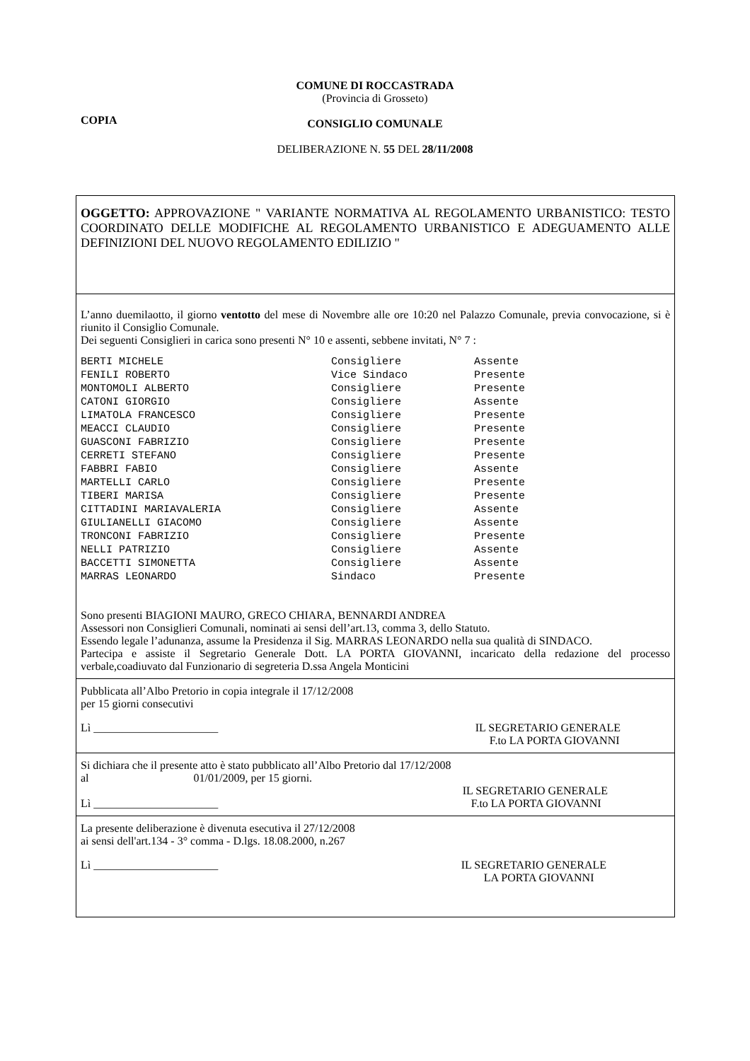COMUNE DI ROCCASTRADA
(Provincia di Grosseto)
CONSIGLIO COMUNALE
DELIBERAZIONE N. 55 DEL 28/11/2008
COPIA
OGGETTO: APPROVAZIONE " VARIANTE NORMATIVA AL REGOLAMENTO URBANISTICO: TESTO COORDINATO DELLE MODIFICHE AL REGOLAMENTO URBANISTICO E ADEGUAMENTO ALLE DEFINIZIONI DEL NUOVO REGOLAMENTO EDILIZIO "
L’anno duemilaotto, il giorno ventotto del mese di Novembre alle ore 10:20 nel Palazzo Comunale, previa convocazione, si è riunito il Consiglio Comunale.
Dei seguenti Consiglieri in carica sono presenti N° 10 e assenti, sebbene invitati, N° 7 :
| BERTI MICHELE | Consigliere | Assente |
| FENILI ROBERTO | Vice Sindaco | Presente |
| MONTOMOLI ALBERTO | Consigliere | Presente |
| CATONI GIORGIO | Consigliere | Assente |
| LIMATOLA FRANCESCO | Consigliere | Presente |
| MEACCI CLAUDIO | Consigliere | Presente |
| GUASCONI FABRIZIO | Consigliere | Presente |
| CERRETI STEFANO | Consigliere | Presente |
| FABBRI FABIO | Consigliere | Assente |
| MARTELLI CARLO | Consigliere | Presente |
| TIBERI MARISA | Consigliere | Presente |
| CITTADINI MARIAVALERIA | Consigliere | Assente |
| GIULIANELLI GIACOMO | Consigliere | Assente |
| TRONCONI FABRIZIO | Consigliere | Presente |
| NELLI PATRIZIO | Consigliere | Assente |
| BACCETTI SIMONETTA | Consigliere | Assente |
| MARRAS LEONARDO | Sindaco | Presente |
Sono presenti BIAGIONI MAURO, GRECO CHIARA, BENNARDI ANDREA
Assessori non Consiglieri Comunali, nominati ai sensi dell’art.13, comma 3, dello Statuto.
Essendo legale l’adunanza, assume la Presidenza il Sig. MARRAS LEONARDO nella sua qualità di SINDACO.
Partecipa e assiste il Segretario Generale Dott. LA PORTA GIOVANNI, incaricato della redazione del processo verbale,coadiuvato dal Funzionario di segreteria D.ssa Angela Monticini
Pubblicata all’Albo Pretorio in copia integrale il 17/12/2008
per 15 giorni consecutivi
Lì ______________________ IL SEGRETARIO GENERALE
F.to LA PORTA GIOVANNI
Si dichiara che il presente atto è stato pubblicato all’Albo Pretorio dal 17/12/2008
al 01/01/2009, per 15 giorni.
Lì ______________________ IL SEGRETARIO GENERALE
F.to LA PORTA GIOVANNI
La presente deliberazione è divenuta esecutiva il 27/12/2008
ai sensi dell'art.134 - 3° comma - D.lgs. 18.08.2000, n.267
Lì ______________________ IL SEGRETARIO GENERALE
LA PORTA GIOVANNI